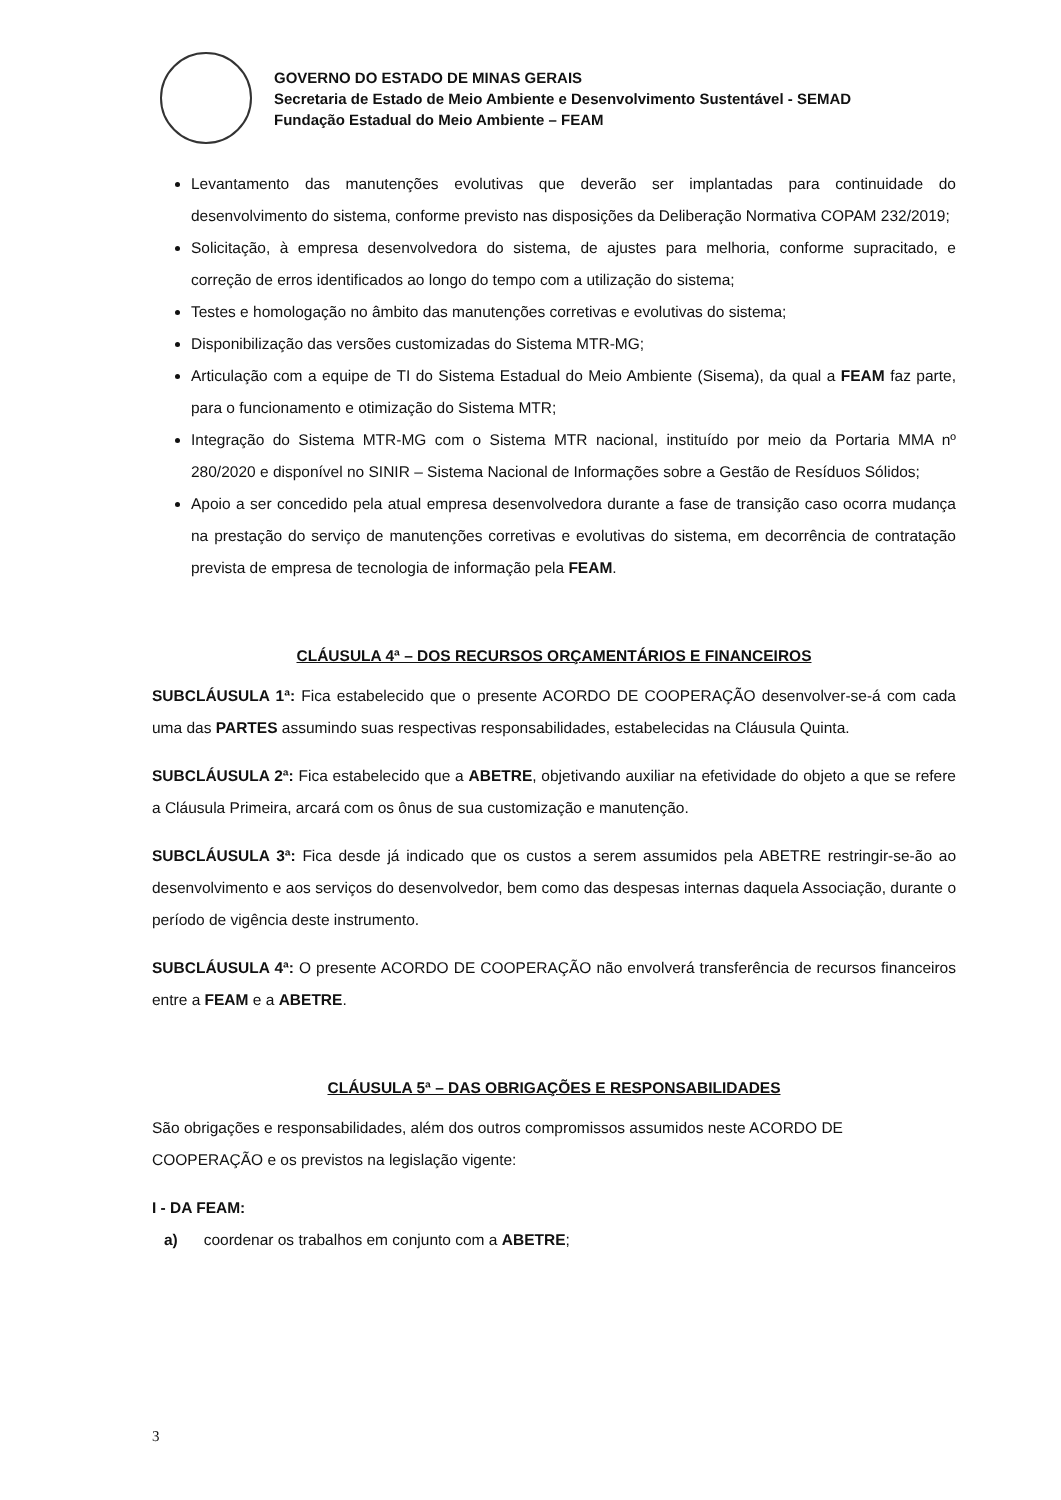GOVERNO DO ESTADO DE MINAS GERAIS
Secretaria de Estado de Meio Ambiente e Desenvolvimento Sustentável - SEMAD
Fundação Estadual do Meio Ambiente – FEAM
Levantamento das manutenções evolutivas que deverão ser implantadas para continuidade do desenvolvimento do sistema, conforme previsto nas disposições da Deliberação Normativa COPAM 232/2019;
Solicitação, à empresa desenvolvedora do sistema, de ajustes para melhoria, conforme supracitado, e correção de erros identificados ao longo do tempo com a utilização do sistema;
Testes e homologação no âmbito das manutenções corretivas e evolutivas do sistema;
Disponibilização das versões customizadas do Sistema MTR-MG;
Articulação com a equipe de TI do Sistema Estadual do Meio Ambiente (Sisema), da qual a FEAM faz parte, para o funcionamento e otimização do Sistema MTR;
Integração do Sistema MTR-MG com o Sistema MTR nacional, instituído por meio da Portaria MMA nº 280/2020 e disponível no SINIR – Sistema Nacional de Informações sobre a Gestão de Resíduos Sólidos;
Apoio a ser concedido pela atual empresa desenvolvedora durante a fase de transição caso ocorra mudança na prestação do serviço de manutenções corretivas e evolutivas do sistema, em decorrência de contratação prevista de empresa de tecnologia de informação pela FEAM.
CLÁUSULA 4ª – DOS RECURSOS ORÇAMENTÁRIOS E FINANCEIROS
SUBCLÁUSULA 1ª: Fica estabelecido que o presente ACORDO DE COOPERAÇÃO desenvolver-se-á com cada uma das PARTES assumindo suas respectivas responsabilidades, estabelecidas na Cláusula Quinta.
SUBCLÁUSULA 2ª: Fica estabelecido que a ABETRE, objetivando auxiliar na efetividade do objeto a que se refere a Cláusula Primeira, arcará com os ônus de sua customização e manutenção.
SUBCLÁUSULA 3ª: Fica desde já indicado que os custos a serem assumidos pela ABETRE restringir-se-ão ao desenvolvimento e aos serviços do desenvolvedor, bem como das despesas internas daquela Associação, durante o período de vigência deste instrumento.
SUBCLÁUSULA 4ª: O presente ACORDO DE COOPERAÇÃO não envolverá transferência de recursos financeiros entre a FEAM e a ABETRE.
CLÁUSULA 5ª – DAS OBRIGAÇÕES E RESPONSABILIDADES
São obrigações e responsabilidades, além dos outros compromissos assumidos neste ACORDO DE COOPERAÇÃO e os previstos na legislação vigente:
I - DA FEAM:
a) coordenar os trabalhos em conjunto com a ABETRE;
3